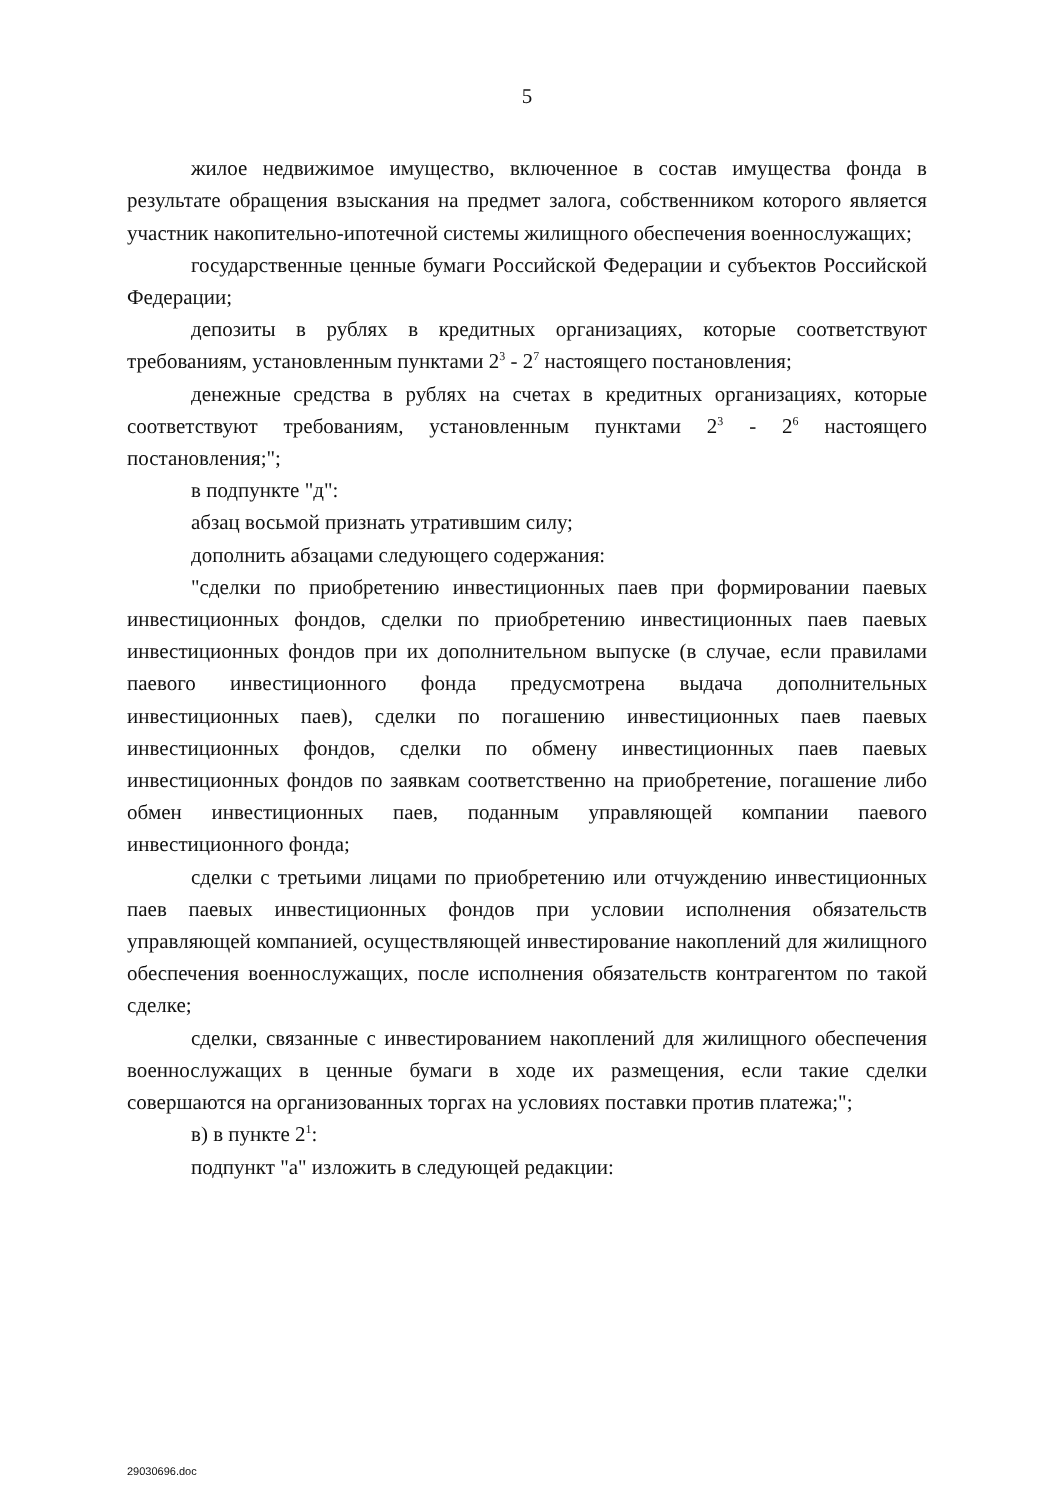5
жилое недвижимое имущество, включенное в состав имущества фонда в результате обращения взыскания на предмет залога, собственником которого является участник накопительно-ипотечной системы жилищного обеспечения военнослужащих;
государственные ценные бумаги Российской Федерации и субъектов Российской Федерации;
депозиты в рублях в кредитных организациях, которые соответствуют требованиям, установленным пунктами 2<sup>3</sup> - 2<sup>7</sup> настоящего постановления;
денежные средства в рублях на счетах в кредитных организациях, которые соответствуют требованиям, установленным пунктами 2<sup>3</sup> - 2<sup>6</sup> настоящего постановления;";
в подпункте "д":
абзац восьмой признать утратившим силу;
дополнить абзацами следующего содержания:
"сделки по приобретению инвестиционных паев при формировании паевых инвестиционных фондов, сделки по приобретению инвестиционных паев паевых инвестиционных фондов при их дополнительном выпуске (в случае, если правилами паевого инвестиционного фонда предусмотрена выдача дополнительных инвестиционных паев), сделки по погашению инвестиционных паев паевых инвестиционных фондов, сделки по обмену инвестиционных паев паевых инвестиционных фондов по заявкам соответственно на приобретение, погашение либо обмен инвестиционных паев, поданным управляющей компании паевого инвестиционного фонда;
сделки с третьими лицами по приобретению или отчуждению инвестиционных паев паевых инвестиционных фондов при условии исполнения обязательств управляющей компанией, осуществляющей инвестирование накоплений для жилищного обеспечения военнослужащих, после исполнения обязательств контрагентом по такой сделке;
сделки, связанные с инвестированием накоплений для жилищного обеспечения военнослужащих в ценные бумаги в ходе их размещения, если такие сделки совершаются на организованных торгах на условиях поставки против платежа;";
в) в пункте 2<sup>1</sup>:
подпункт "а" изложить в следующей редакции:
29030696.doc